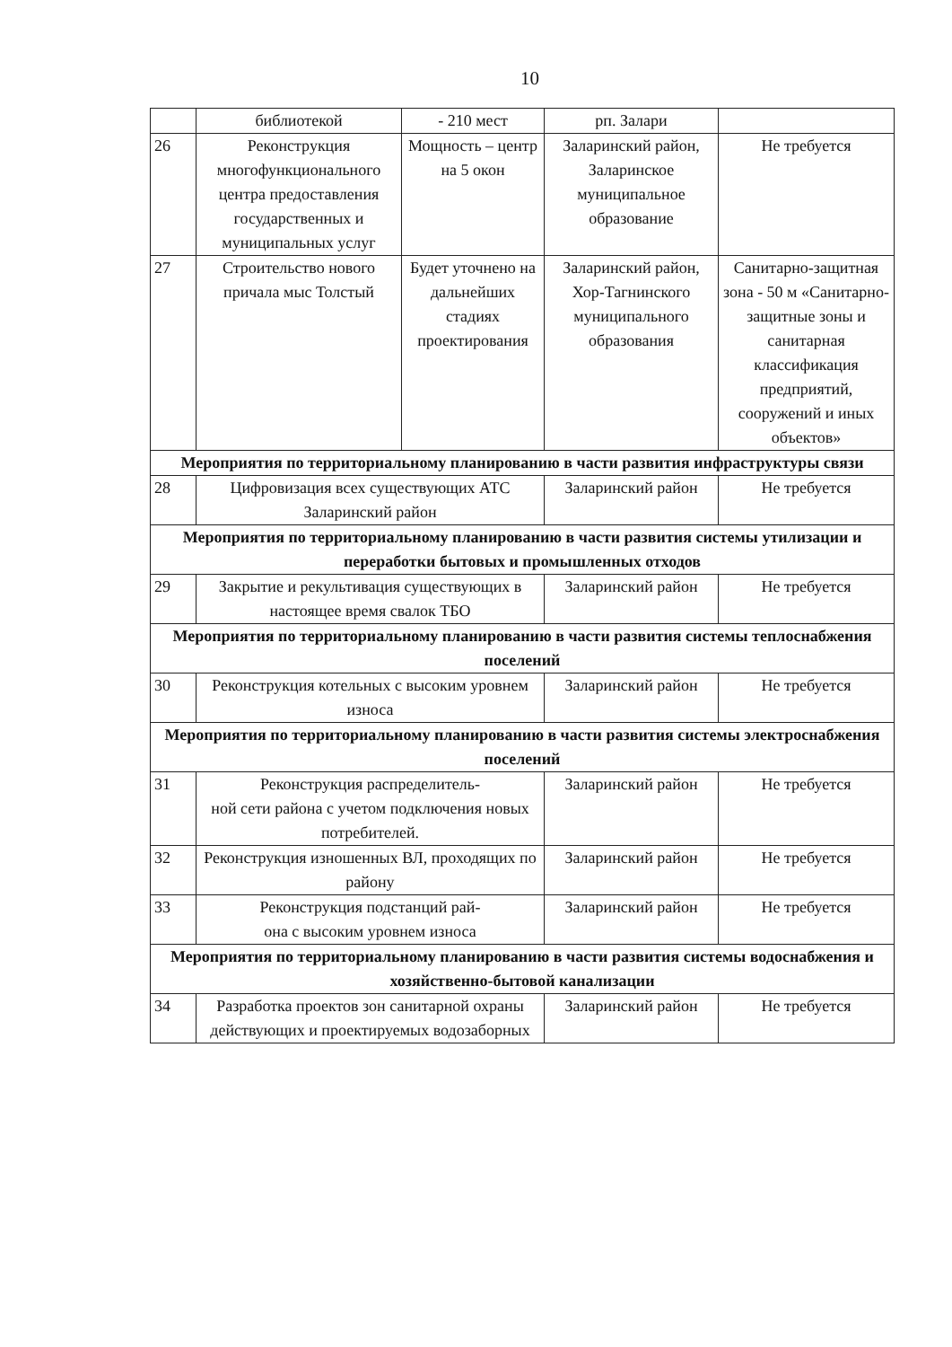10
| | библиотекой | - 210 мест | рп. Залари | |
| 26 | Реконструкция многофункционального центра предоставления государственных и муниципальных услуг | Мощность – центр на 5 окон | Заларинский район, Заларинское муниципальное образование | Не требуется |
| 27 | Строительство нового причала мыс Толстый | Будет уточнено на дальнейших стадиях проектирования | Заларинский район, Хор-Тагнинского муниципального образования | Санитарно-защитная зона - 50 м «Санитарно-защитные зоны и санитарная классификация предприятий, сооружений и иных объектов» |
| Мероприятия по территориальному планированию в части развития инфраструктуры связи | | | | |
| 28 | Цифровизация всех существующих АТС Заларинский район | | Заларинский район | Не требуется |
| Мероприятия по территориальному планированию в части развития системы утилизации и переработки бытовых и промышленных отходов | | | | |
| 29 | Закрытие и рекультивация существующих в настоящее время свалок ТБО | | Заларинский район | Не требуется |
| Мероприятия по территориальному планированию в части развития системы теплоснабжения поселений | | | | |
| 30 | Реконструкция котельных с высоким уровнем износа | | Заларинский район | Не требуется |
| Мероприятия по территориальному планированию в части развития системы электроснабжения поселений | | | | |
| 31 | Реконструкция распределитель- ной сети района с учетом подключения новых потребителей. | | Заларинский район | Не требуется |
| 32 | Реконструкция изношенных ВЛ, проходящих по району | | Заларинский район | Не требуется |
| 33 | Реконструкция подстанций рай- она с высоким уровнем износа | | Заларинский район | Не требуется |
| Мероприятия по территориальному планированию в части развития системы водоснабжения и хозяйственно-бытовой канализации | | | | |
| 34 | Разработка проектов зон санитарной охраны действующих и проектируемых водозаборных | | Заларинский район | Не требуется |